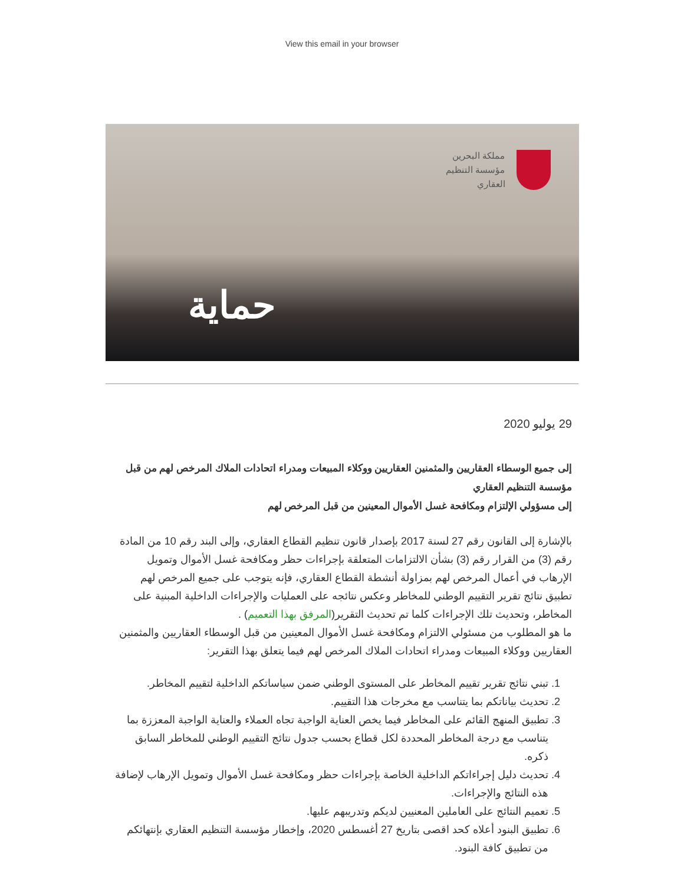View this email in your browser
مملكة البحرين
مؤسسة التنظيم
العقاري
حماية
29 يوليو 2020
إلى جميع الوسطاء العقاريين والمثمنين العقاريين ووكلاء المبيعات ومدراء اتحادات الملاك المرخص لهم من قبل مؤسسة التنظيم العقاري
إلى مسؤولي الإلتزام ومكافحة غسل الأموال المعينين من قبل المرخص لهم
بالإشارة إلى القانون رقم 27 لسنة 2017 بإصدار قانون تنظيم القطاع العقاري، وإلى البند رقم 10 من المادة رقم (3) من القرار رقم (3) بشأن الالتزامات المتعلقة بإجراءات حظر ومكافحة غسل الأموال وتمويل الإرهاب في أعمال المرخص لهم بمزاولة أنشطة القطاع العقاري، فإنه يتوجب على جميع المرخص لهم تطبيق نتائج تقرير التقييم الوطني للمخاطر وعكس نتائجه على العمليات والإجراءات الداخلية المبنية على المخاطر، وتحديث تلك الإجراءات كلما تم تحديث التقرير(المرفق بهذا التعميم) .
ما هو المطلوب من مسئولي الالتزام ومكافحة غسل الأموال المعينين من قبل الوسطاء العقاريين والمثمنين العقاريين ووكلاء المبيعات ومدراء اتحادات الملاك المرخص لهم فيما يتعلق بهذا التقرير:
1. تبني نتائج تقرير تقييم المخاطر على المستوى الوطني ضمن سياساتكم الداخلية لتقييم المخاطر.
2. تحديث بياناتكم بما يتناسب مع مخرجات هذا التقييم.
3. تطبيق المنهج القائم على المخاطر فيما يخص العناية الواجبة تجاه العملاء والعناية الواجبة المعززة بما يتناسب مع درجة المخاطر المحددة لكل قطاع بحسب جدول نتائج التقييم الوطني للمخاطر السابق ذكره.
4. تحديث دليل إجراءاتكم الداخلية الخاصة بإجراءات حظر ومكافحة غسل الأموال وتمويل الإرهاب لإضافة هذه النتائج والإجراءات.
5. تعميم النتائج على العاملين المعنيين لديكم وتدريبهم عليها.
6. تطبيق البنود أعلاه كحد اقصى بتاريخ 27 أغسطس 2020، وإخطار مؤسسة التنظيم العقاري بإنتهائكم من تطبيق كافة البنود.